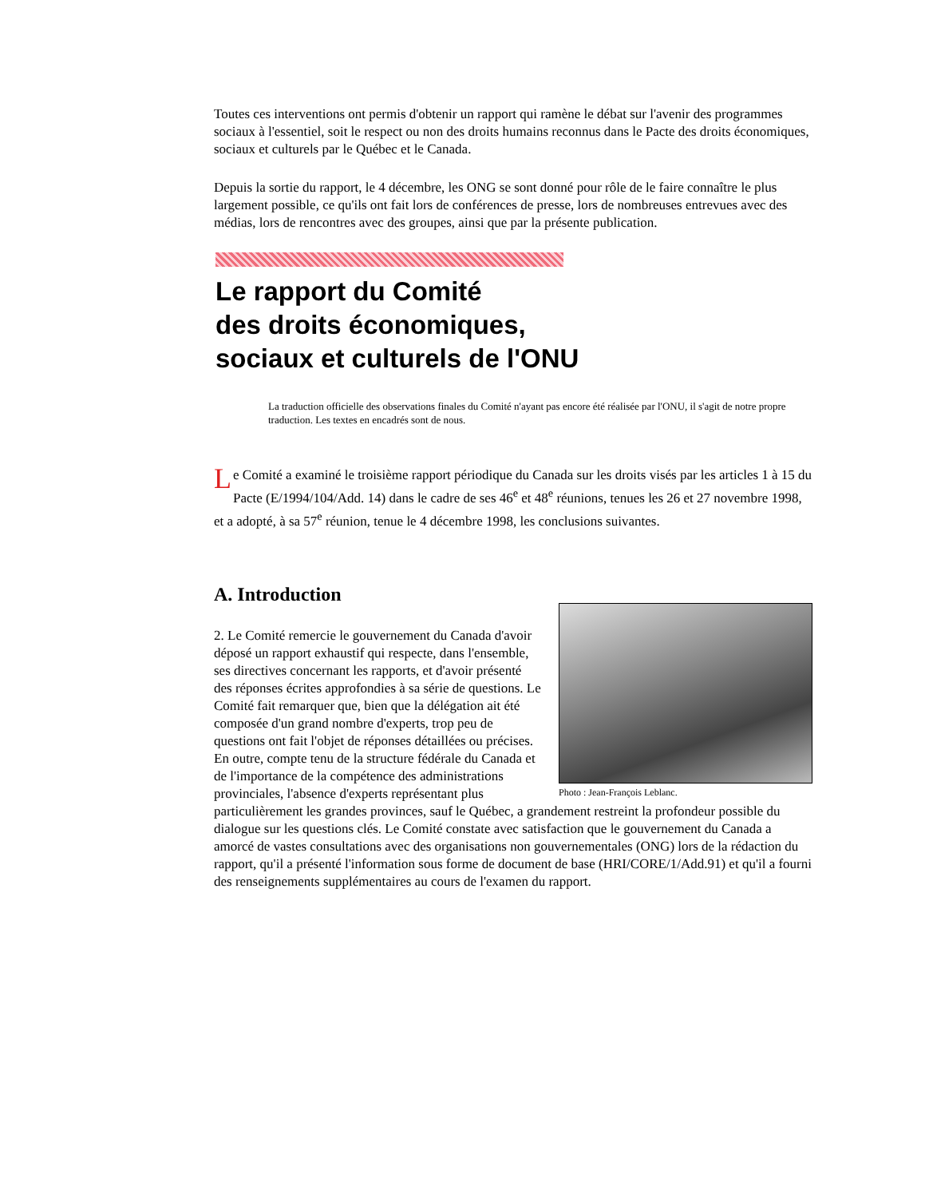Toutes ces interventions ont permis d'obtenir un rapport qui ramène le débat sur l'avenir des programmes sociaux à l'essentiel, soit le respect ou non des droits humains reconnus dans le Pacte des droits économiques, sociaux et culturels par le Québec et le Canada.
Depuis la sortie du rapport, le 4 décembre, les ONG se sont donné pour rôle de le faire connaître le plus largement possible, ce qu'ils ont fait lors de conférences de presse, lors de nombreuses entrevues avec des médias, lors de rencontres avec des groupes, ainsi que par la présente publication.
Le rapport du Comité
des droits économiques,
sociaux et culturels de l'ONU
La traduction officielle des observations finales du Comité n'ayant pas encore été réalisée par l'ONU, il s'agit de notre propre traduction. Les textes en encadrés sont de nous.
Le Comité a examiné le troisième rapport périodique du Canada sur les droits visés par les articles 1 à 15 du Pacte (E/1994/104/Add. 14) dans le cadre de ses 46<sup>e</sup> et 48<sup>e</sup> réunions, tenues les 26 et 27 novembre 1998, et a adopté, à sa 57<sup>e</sup> réunion, tenue le 4 décembre 1998, les conclusions suivantes.
A. Introduction
Photo : Jean-François Leblanc.
2. Le Comité remercie le gouvernement du Canada d'avoir déposé un rapport exhaustif qui respecte, dans l'ensemble, ses directives concernant les rapports, et d'avoir présenté des réponses écrites approfondies à sa série de questions. Le Comité fait remarquer que, bien que la délégation ait été composée d'un grand nombre d'experts, trop peu de questions ont fait l'objet de réponses détaillées ou précises. En outre, compte tenu de la structure fédérale du Canada et de l'importance de la compétence des administrations provinciales, l'absence d'experts représentant plus particulièrement les grandes provinces, sauf le Québec, a grandement restreint la profondeur possible du dialogue sur les questions clés. Le Comité constate avec satisfaction que le gouvernement du Canada a amorcé de vastes consultations avec des organisations non gouvernementales (ONG) lors de la rédaction du rapport, qu'il a présenté l'information sous forme de document de base (HRI/CORE/1/Add.91) et qu'il a fourni des renseignements supplémentaires au cours de l'examen du rapport.